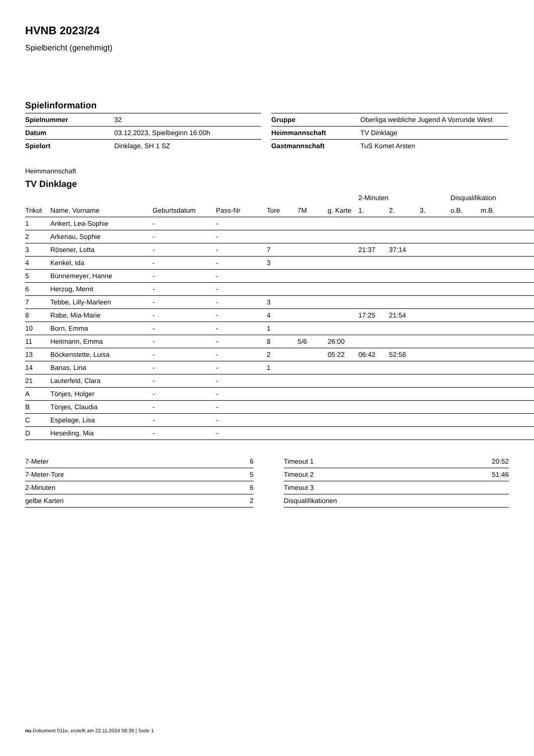HVNB 2023/24
Spielbericht (genehmigt)
Spielinformation
| Spielnummer | 32 |
| Datum | 03.12.2023, Spielbeginn 16:00h |
| Spielort | Dinklage, SH 1 SZ |
| Gruppe | Oberliga weibliche Jugend A Vorrunde West |
| Heimmannschaft | TV Dinklage |
| Gastmannschaft | TuS Komet Arsten |
Heimmannschaft
TV Dinklage
| | | | | | | | 2-Minuten | | | Disqualifikation | |
| --- | --- | --- | --- | --- | --- | --- | --- | --- | --- | --- | --- |
| Trikot | Name, Vorname | Geburtsdatum | Pass-Nr | Tore | 7M | g. Karte | 1. | 2. | 3. | o.B. | m.B. |
| 1 | Ankert, Lea-Sophie | - | - | | | | | | | | |
| 2 | Arkenau, Sophie | - | - | | | | | | | | |
| 3 | Rösener, Lotta | - | - | 7 | | | 21:37 | 37:14 | | | |
| 4 | Kenkel, Ida | - | - | 3 | | | | | | | |
| 5 | Bünnemeyer, Hanne | - | - | | | | | | | | |
| 6 | Herzog, Merrit | - | - | | | | | | | | |
| 7 | Tebbe, Lilly-Marleen | - | - | 3 | | | | | | | |
| 8 | Rabe, Mia-Marie | - | - | 4 | | | 17:25 | 21:54 | | | |
| 10 | Born, Emma | - | - | 1 | | | | | | | |
| 11 | Heitmann, Emma | - | - | 8 | 5/6 | 26:00 | | | | | |
| 13 | Böckenstette, Luisa | - | - | 2 | | 05:22 | 06:42 | 52:58 | | | |
| 14 | Banas, Lina | - | - | 1 | | | | | | | |
| 21 | Lauterfeld, Clara | - | - | | | | | | | | |
| A | Tönjes, Holger | - | - | | | | | | | | |
| B | Tönjes, Claudia | - | - | | | | | | | | |
| C | Espelage, Lisa | - | - | | | | | | | | |
| D | Heseding, Mia | - | - | | | | | | | | |
| 7-Meter | 6 |
| 7-Meter-Tore | 5 |
| 2-Minuten | 6 |
| gelbe Karten | 2 |
| Timeout 1 | 20:52 |
| Timeout 2 | 51:46 |
| Timeout 3 | |
| Disqualifikationen | |
nu.Dokument 011e, erstellt am 22.11.2024 08:39 | Seite 1